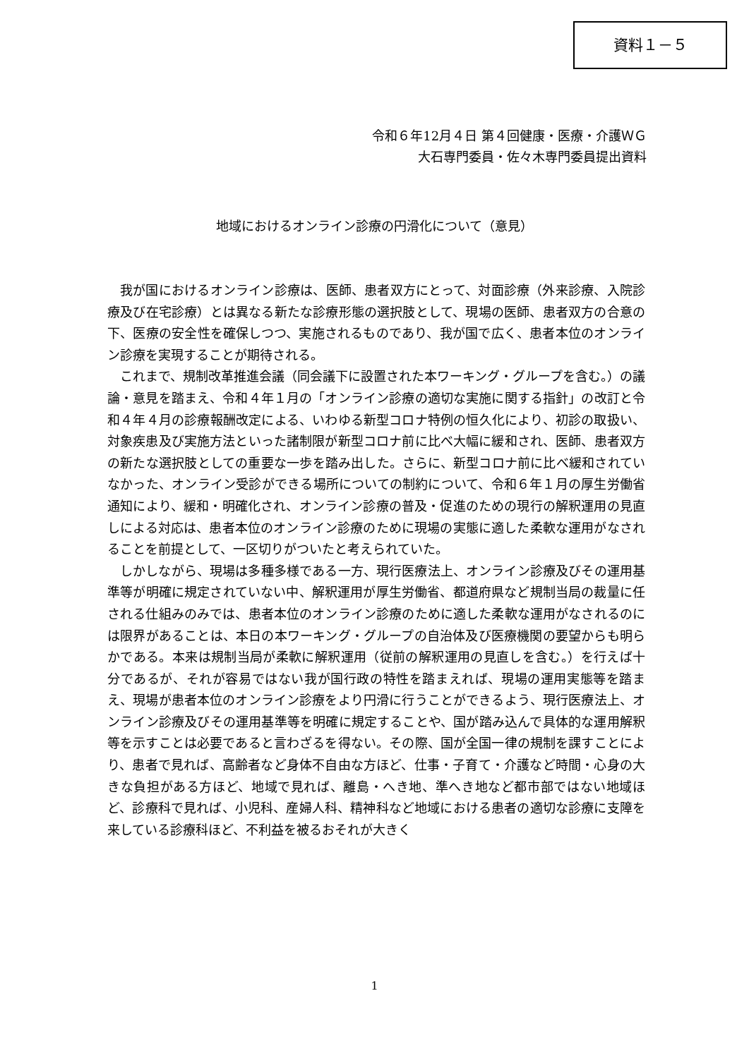資料１－５
令和６年12月４日 第４回健康・医療・介護ＷＧ
大石専門委員・佐々木専門委員提出資料
地域におけるオンライン診療の円滑化について（意見）
我が国におけるオンライン診療は、医師、患者双方にとって、対面診療（外来診療、入院診療及び在宅診療）とは異なる新たな診療形態の選択肢として、現場の医師、患者双方の合意の下、医療の安全性を確保しつつ、実施されるものであり、我が国で広く、患者本位のオンライン診療を実現することが期待される。
これまで、規制改革推進会議（同会議下に設置された本ワーキング・グループを含む。）の議論・意見を踏まえ、令和４年１月の「オンライン診療の適切な実施に関する指針」の改訂と令和４年４月の診療報酬改定による、いわゆる新型コロナ特例の恒久化により、初診の取扱い、対象疾患及び実施方法といった諸制限が新型コロナ前に比べ大幅に緩和され、医師、患者双方の新たな選択肢としての重要な一歩を踏み出した。さらに、新型コロナ前に比べ緩和されていなかった、オンライン受診ができる場所についての制約について、令和６年１月の厚生労働省通知により、緩和・明確化され、オンライン診療の普及・促進のための現行の解釈運用の見直しによる対応は、患者本位のオンライン診療のために現場の実態に適した柔軟な運用がなされることを前提として、一区切りがついたと考えられていた。
しかしながら、現場は多種多様である一方、現行医療法上、オンライン診療及びその運用基準等が明確に規定されていない中、解釈運用が厚生労働省、都道府県など規制当局の裁量に任される仕組みのみでは、患者本位のオンライン診療のために適した柔軟な運用がなされるのには限界があることは、本日の本ワーキング・グループの自治体及び医療機関の要望からも明らかである。本来は規制当局が柔軟に解釈運用（従前の解釈運用の見直しを含む。）を行えば十分であるが、それが容易ではない我が国行政の特性を踏まえれば、現場の運用実態等を踏まえ、現場が患者本位のオンライン診療をより円滑に行うことができるよう、現行医療法上、オンライン診療及びその運用基準等を明確に規定することや、国が踏み込んで具体的な運用解釈等を示すことは必要であると言わざるを得ない。その際、国が全国一律の規制を課すことにより、患者で見れば、高齢者など身体不自由な方ほど、仕事・子育て・介護など時間・心身の大きな負担がある方ほど、地域で見れば、離島・へき地、準へき地など都市部ではない地域ほど、診療科で見れば、小児科、産婦人科、精神科など地域における患者の適切な診療に支障を来している診療科ほど、不利益を被るおそれが大きく
1